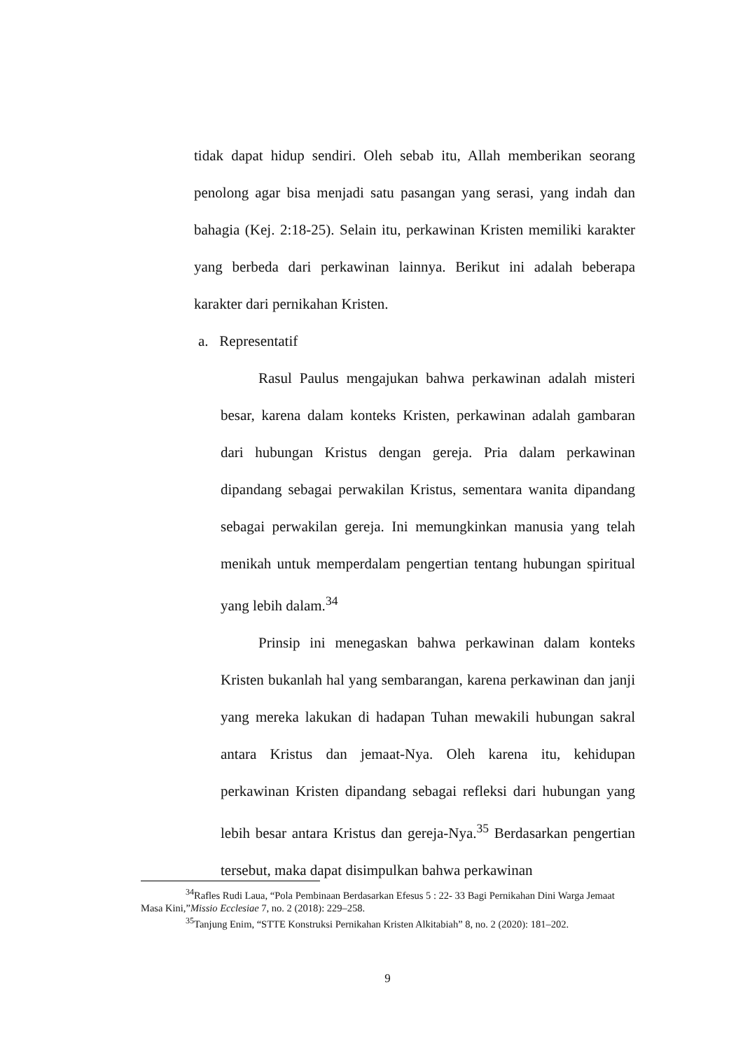tidak dapat hidup sendiri. Oleh sebab itu, Allah memberikan seorang penolong agar bisa menjadi satu pasangan yang serasi, yang indah dan bahagia (Kej. 2:18-25). Selain itu, perkawinan Kristen memiliki karakter yang berbeda dari perkawinan lainnya. Berikut ini adalah beberapa karakter dari pernikahan Kristen.
a. Representatif
Rasul Paulus mengajukan bahwa perkawinan adalah misteri besar, karena dalam konteks Kristen, perkawinan adalah gambaran dari hubungan Kristus dengan gereja. Pria dalam perkawinan dipandang sebagai perwakilan Kristus, sementara wanita dipandang sebagai perwakilan gereja. Ini memungkinkan manusia yang telah menikah untuk memperdalam pengertian tentang hubungan spiritual yang lebih dalam.<sup>34</sup>
Prinsip ini menegaskan bahwa perkawinan dalam konteks Kristen bukanlah hal yang sembarangan, karena perkawinan dan janji yang mereka lakukan di hadapan Tuhan mewakili hubungan sakral antara Kristus dan jemaat-Nya. Oleh karena itu, kehidupan perkawinan Kristen dipandang sebagai refleksi dari hubungan yang lebih besar antara Kristus dan gereja-Nya.<sup>35</sup> Berdasarkan pengertian tersebut, maka dapat disimpulkan bahwa perkawinan
<sup>34</sup> Rafles Rudi Laua, “Pola Pembinaan Berdasarkan Efesus 5 : 22- 33 Bagi Pernikahan Dini Warga Jemaat Masa Kini,”Missio Ecclesiae 7, no. 2 (2018): 229–258.
<sup>35</sup> Tanjung Enim, “STTE Konstruksi Pernikahan Kristen Alkitabiah” 8, no. 2 (2020): 181–202.
9